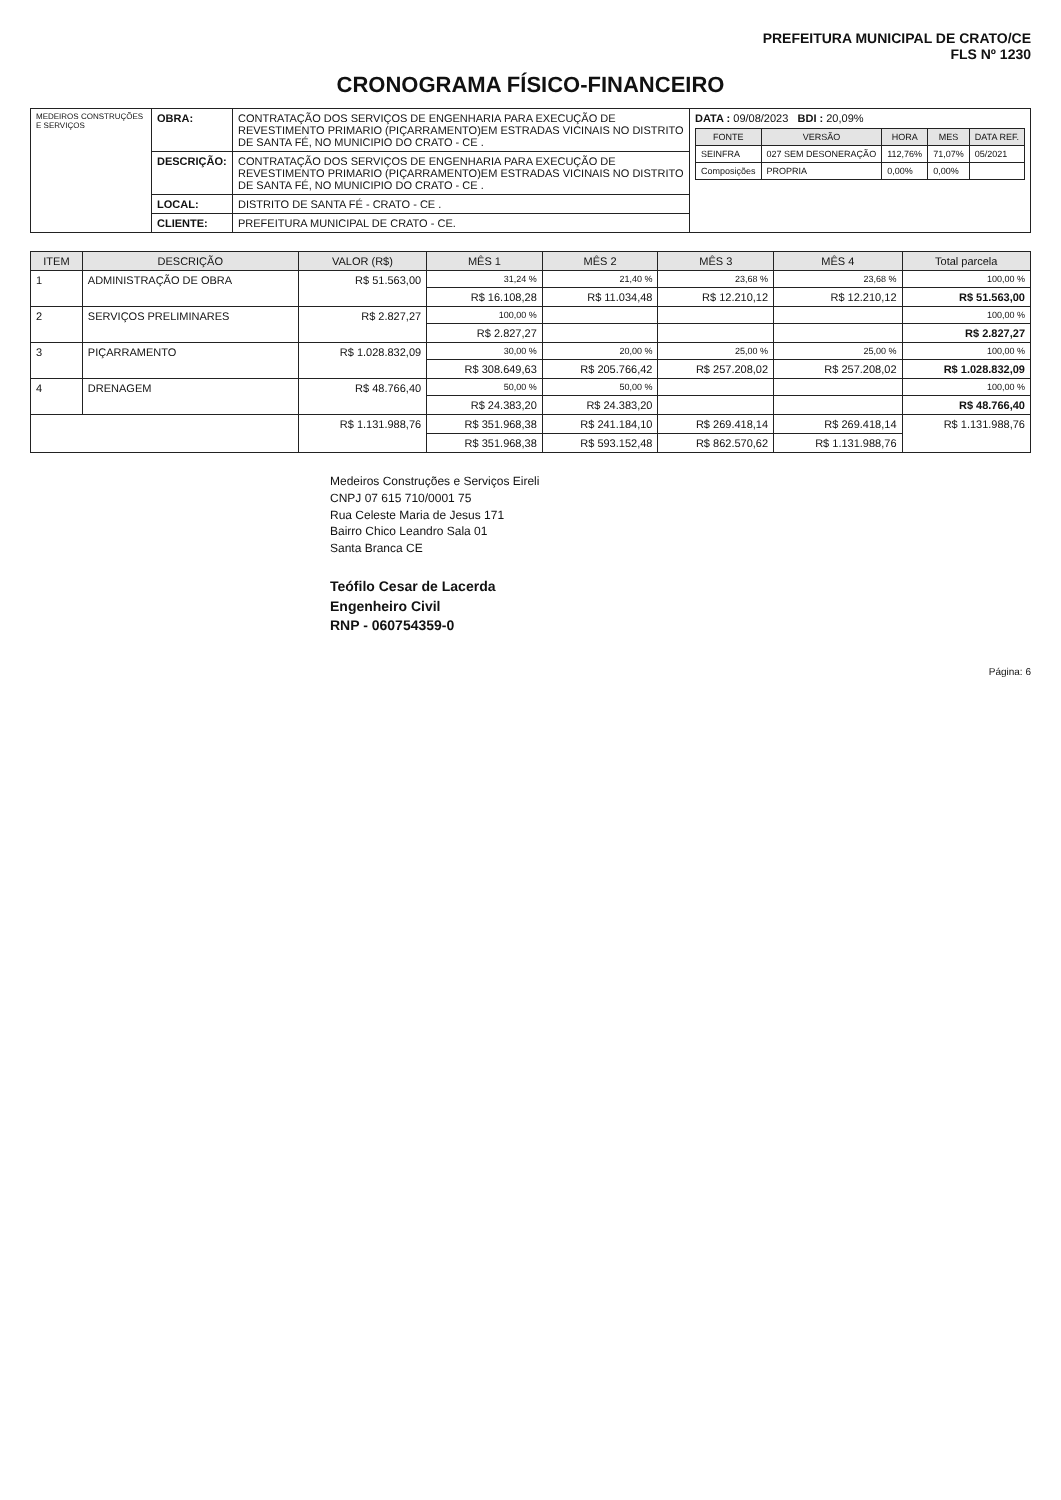PREFEITURA MUNICIPAL DE CRATO/CE
FLS Nº 1230
CRONOGRAMA FÍSICO-FINANCEIRO
| MEDEIROS CONSTRUÇÕES E SERVIÇOS | OBRA: | CONTRATAÇÃO DOS SERVIÇOS DE ENGENHARIA PARA EXECUÇÃO DE REVESTIMENTO PRIMARIO (PIÇARRAMENTO)EM ESTRADAS VICINAIS NO DISTRITO DE SANTA FÉ, NO MUNICIPIO DO CRATO - CE . | DATA : 09/08/2023 BDI : 20,09% / FONTE / VERSÃO / HORA / MES / DATA REF. / / --- / --- / --- / --- / --- / / SEINFRA / 027 SEM DESONERAÇÃO / 112,76% / 71,07% / 05/2021 / / Composições / PROPRIA / 0,00% / 0,00% / / |
| | DESCRIÇÃO: | CONTRATAÇÃO DOS SERVIÇOS DE ENGENHARIA PARA EXECUÇÃO DE REVESTIMENTO PRIMARIO (PIÇARRAMENTO)EM ESTRADAS VICINAIS NO DISTRITO DE SANTA FÉ, NO MUNICIPIO DO CRATO - CE . | |
| | LOCAL: | DISTRITO DE SANTA FÉ - CRATO - CE . | |
| | CLIENTE: | PREFEITURA MUNICIPAL DE CRATO - CE. | |
| ITEM | DESCRIÇÃO | VALOR (R$) | MÊS 1 | MÊS 2 | MÊS 3 | MÊS 4 | Total parcela |
| --- | --- | --- | --- | --- | --- | --- | --- |
| 1 | ADMINISTRAÇÃO DE OBRA | R$ 51.563,00 | 31,24 % | 21,40 % | 23,68 % | 23,68 % | 100,00 % |
| | | | R$ 16.108,28 | R$ 11.034,48 | R$ 12.210,12 | R$ 12.210,12 | R$ 51.563,00 |
| 2 | SERVIÇOS PRELIMINARES | R$ 2.827,27 | 100,00 % | | | | 100,00 % |
| | | | R$ 2.827,27 | | | | R$ 2.827,27 |
| 3 | PIÇARRAMENTO | R$ 1.028.832,09 | 30,00 % | 20,00 % | 25,00 % | 25,00 % | 100,00 % |
| | | | R$ 308.649,63 | R$ 205.766,42 | R$ 257.208,02 | R$ 257.208,02 | R$ 1.028.832,09 |
| 4 | DRENAGEM | R$ 48.766,40 | 50,00 % | 50,00 % | | | 100,00 % |
| | | | R$ 24.383,20 | R$ 24.383,20 | | | R$ 48.766,40 |
| | | R$ 1.131.988,76 | R$ 351.968,38 | R$ 241.184,10 | R$ 269.418,14 | R$ 269.418,14 | R$ 1.131.988,76 |
| | | | R$ 351.968,38 | R$ 593.152,48 | R$ 862.570,62 | R$ 1.131.988,76 | |
Medeiros Construções e Serviços Eireli
CNPJ 07 615 710/0001 75
Rua Celeste Maria de Jesus 171
Bairro Chico Leandro Sala 01
Santa Branca CE
Teófilo Cesar de Lacerda
Engenheiro Civil
RNP - 060754359-0
Página: 6